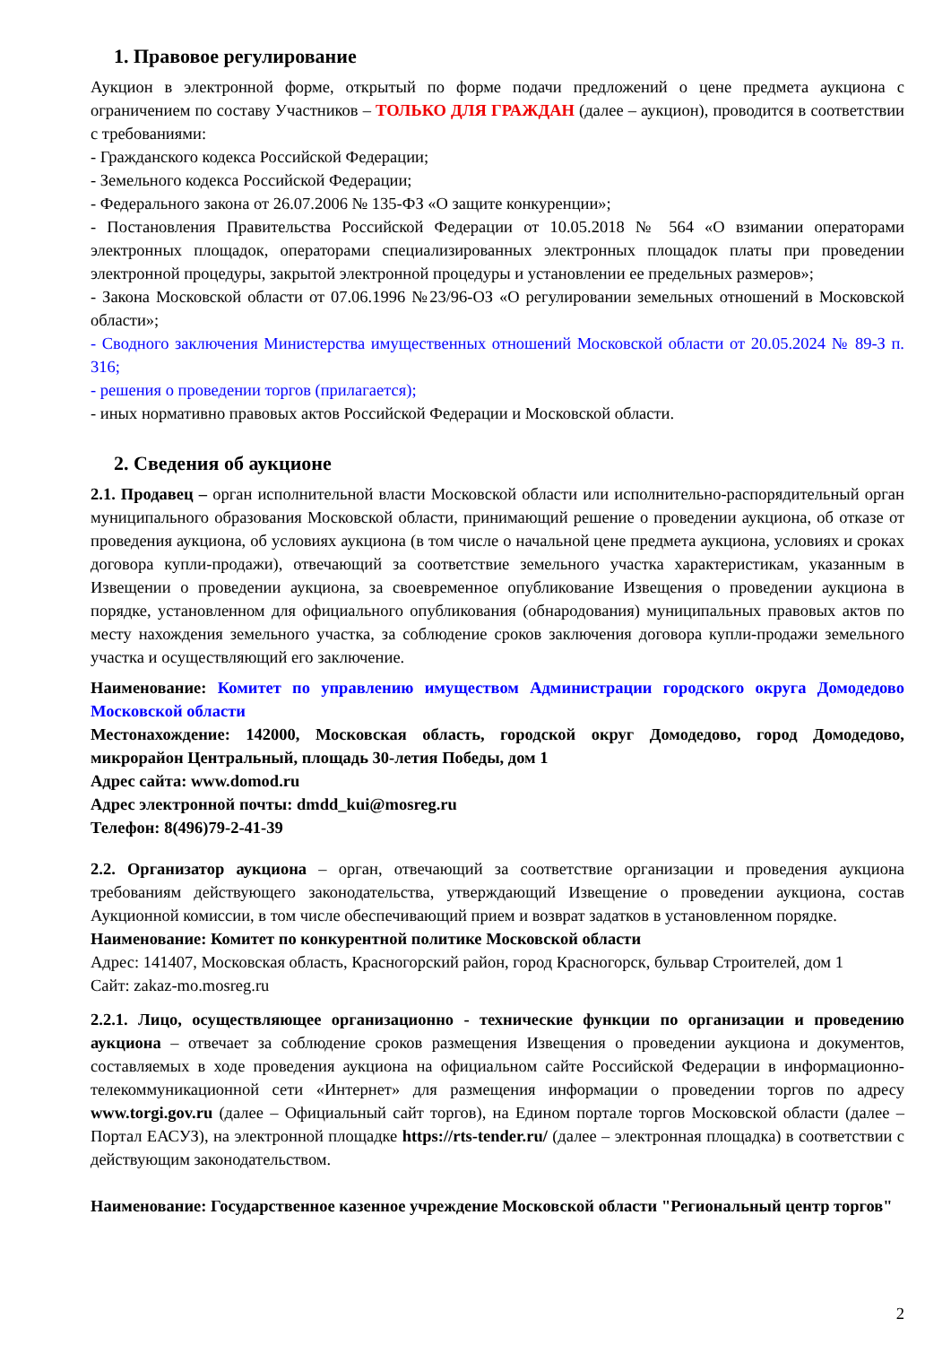1. Правовое регулирование
Аукцион в электронной форме, открытый по форме подачи предложений о цене предмета аукциона с ограничением по составу Участников – ТОЛЬКО ДЛЯ ГРАЖДАН (далее – аукцион), проводится в соответствии с требованиями:
- Гражданского кодекса Российской Федерации;
- Земельного кодекса Российской Федерации;
- Федерального закона от 26.07.2006 № 135-ФЗ «О защите конкуренции»;
- Постановления Правительства Российской Федерации от 10.05.2018 № 564 «О взимании операторами электронных площадок, операторами специализированных электронных площадок платы при проведении электронной процедуры, закрытой электронной процедуры и установлении ее предельных размеров»;
- Закона Московской области от 07.06.1996 №23/96-ОЗ «О регулировании земельных отношений в Московской области»;
- Сводного заключения Министерства имущественных отношений Московской области от 20.05.2024 № 89-З п. 316;
- решения о проведении торгов (прилагается);
- иных нормативно правовых актов Российской Федерации и Московской области.
2. Сведения об аукционе
2.1. Продавец – орган исполнительной власти Московской области или исполнительно-распорядительный орган муниципального образования Московской области, принимающий решение о проведении аукциона, об отказе от проведения аукциона, об условиях аукциона (в том числе о начальной цене предмета аукциона, условиях и сроках договора купли-продажи), отвечающий за соответствие земельного участка характеристикам, указанным в Извещении о проведении аукциона, за своевременное опубликование Извещения о проведении аукциона в порядке, установленном для официального опубликования (обнародования) муниципальных правовых актов по месту нахождения земельного участка, за соблюдение сроков заключения договора купли-продажи земельного участка и осуществляющий его заключение.
Наименование: Комитет по управлению имуществом Администрации городского округа Домодедово Московской области
Местонахождение: 142000, Московская область, городской округ Домодедово, город Домодедово, микрорайон Центральный, площадь 30-летия Победы, дом 1
Адрес сайта: www.domod.ru
Адрес электронной почты: dmdd_kui@mosreg.ru
Телефон: 8(496)79-2-41-39
2.2. Организатор аукциона – орган, отвечающий за соответствие организации и проведения аукциона требованиям действующего законодательства, утверждающий Извещение о проведении аукциона, состав Аукционной комиссии, в том числе обеспечивающий прием и возврат задатков в установленном порядке.
Наименование: Комитет по конкурентной политике Московской области
Адрес: 141407, Московская область, Красногорский район, город Красногорск, бульвар Строителей, дом 1
Сайт: zakaz-mo.mosreg.ru
2.2.1. Лицо, осуществляющее организационно - технические функции по организации и проведению аукциона – отвечает за соблюдение сроков размещения Извещения о проведении аукциона и документов, составляемых в ходе проведения аукциона на официальном сайте Российской Федерации в информационно-телекоммуникационной сети «Интернет» для размещения информации о проведении торгов по адресу www.torgi.gov.ru (далее – Официальный сайт торгов), на Едином портале торгов Московской области (далее – Портал ЕАСУЗ), на электронной площадке https://rts-tender.ru/ (далее – электронная площадка) в соответствии с действующим законодательством.
Наименование: Государственное казенное учреждение Московской области "Региональный центр торгов"
2